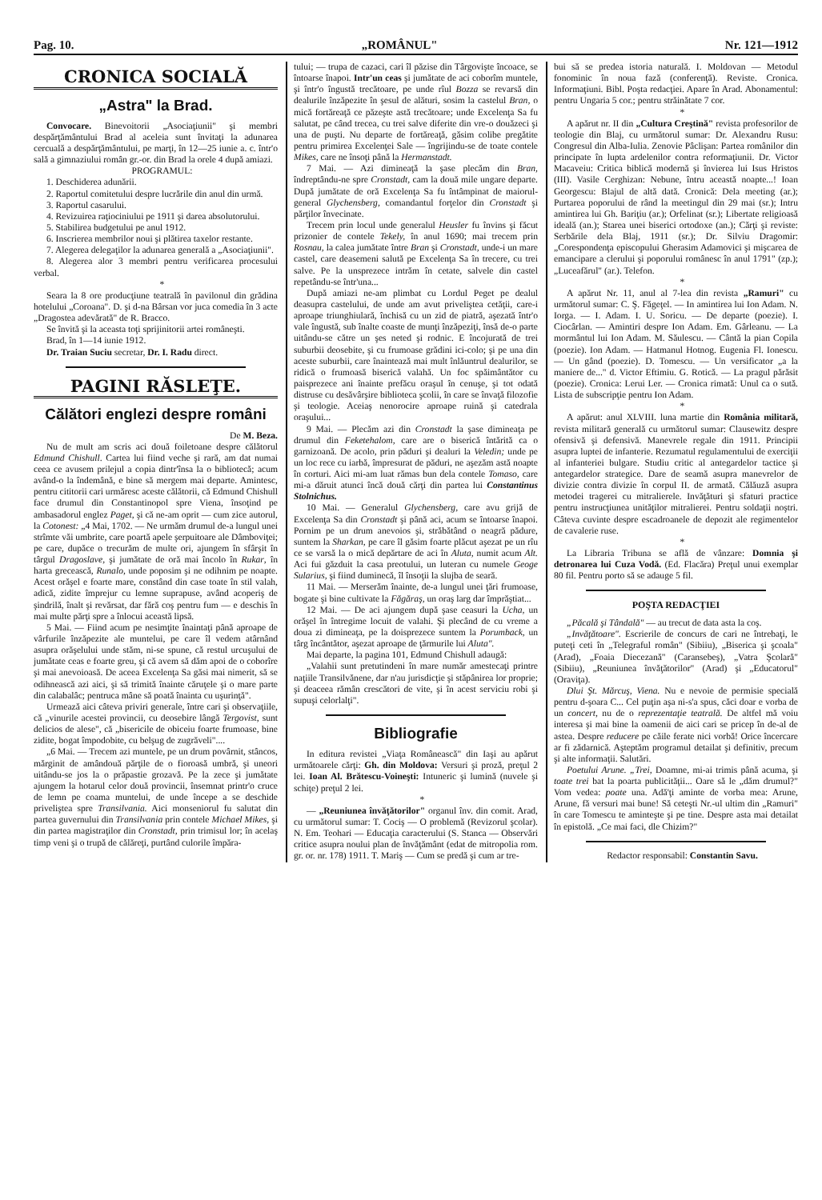Pag. 10. „ROMÂNUL" Nr. 121—1912
CRONICA SOCIALĂ
„Astra" la Brad.
Convocare. Binevoitorii „Asociaţiunii" şi membri despărţământului Brad al aceleia sunt învitaţi la adunarea cercuală a despărţământului, pe marţi, în 12—25 iunie a. c. într'o sală a gimnaziului român gr.-or. din Brad la orele 4 după amiazi.
PROGRAMUL:
1. Deschiderea adunării.
2. Raportul comitetului despre lucrările din anul din urmă.
3. Raportul casarului.
4. Revizuirea raţiociniului pe 1911 şi darea absolutorului.
5. Stabilirea budgetului pe anul 1912.
6. Inscrierea membrilor noui şi plătirea taxelor restante.
7. Alegerea delegaţilor la adunarea generală a „Asociaţiunii".
8. Alegerea alor 3 membri pentru verificarea procesului verbal.
*
Seara la 8 ore producţiune teatrală în pavilonul din grădina hotelului „Coroana". D. şi d-na Bârsan vor juca comedia în 3 acte „Dragostea adevărată" de R. Bracco.
Se învită şi la aceasta toţi sprijinitorii artei româneşti.
Brad, în 1—14 iunie 1912.
Dr. Traian Suciu secretar, Dr. I. Radu direct.
PAGINI RĂSLEŢE.
Călători englezi despre români
De M. Beza.
Nu de mult am scris aci două foiletoane despre călătorul Edmund Chishull. Cartea lui fiind veche şi rară, am dat numai ceea ce avusem prilejul a copia dintr'însa la o bibliotecă; acum având-o la îndemână, e bine să mergem mai departe. Amintesc, pentru cititorii cari urmăresc aceste călătorii, că Edmund Chishull face drumul din Constantinopol spre Viena, însoţind pe ambasadorul englez Paget, şi că ne-am oprit — cum zice autorul, la Cotonest: „4 Mai, 1702. — Ne urmăm drumul de-a lungul unei strîmte văi umbrite, care poartă apele şerpuitoare ale Dâmboviţei; pe care, dupăce o trecurăm de multe ori, ajungem în sfârşit în târgul Dragoslave, şi jumătate de oră mai încolo în Rukar, în harta grecească, Runalo, unde poposim şi ne odihnim pe noapte. Acest orăşel e foarte mare, constând din case toate în stil valah, adică, zidite împrejur cu lemne suprapuse, având acoperiş de şindrilă, înalt şi revărsat, dar fără coş pentru fum — e deschis în mai multe părţi spre a înlocui această lipsă.
5 Mai. — Fiind acum pe nesimţite înaintaţi până aproape de vârfurile înzăpezite ale muntelui, pe care îl vedem atârnând asupra orăşelului unde stăm, ni-se spune, că restul urcuşului de jumătate ceas e foarte greu, şi că avem să dăm apoi de o coborîre şi mai anevoioasă. De aceea Excelenţa Sa găsi mai nimerit, să se odihnească azi aici, şi să trimită înainte căruţele şi o mare parte din calabalâc; pentruca mâne să poată înainta cu uşurinţă".
Urmează aici câteva priviri generale, între cari şi observaţiile, că „vinurile acestei provincii, cu deosebire lângă Tergovist, sunt delicios de alese", că „bisericile de obiceiu foarte frumoase, bine zidite, bogat împodobite, cu belşug de zugrăveli"....
„6 Mai. — Trecem azi muntele, pe un drum povârnit, stâncos, mărginit de amândouă părţile de o fioroasă umbră, şi uneori uitându-se jos la o prăpastie grozavă. Pe la zece şi jumătate ajungem la hotarul celor două provincii, însemnat printr'o cruce de lemn pe coama muntelui, de unde începe a se deschide priveliştea spre Transilvania. Aici monseniorul fu salutat din partea guvernului din Transilvania prin contele Michael Mikes, şi din partea magistraţilor din Cronstadt, prin trimisul lor; în acelaş timp veni şi o trupă de călăreţi, purtând culorile împăra-
tului; — trupa de cazaci, cari îl păzise din Târgovişte încoace, se întoarse înapoi. Intr'un ceas şi jumătate de aci coborîm muntele, şi într'o îngustă trecătoare, pe unde rîul Bozza se revarsă din dealurile înzăpezite în şesul de alături, sosim la castelul Bran, o mică fortăreaţă ce păzeşte astă trecătoare; unde Excelenţa Sa fu salutat, pe când trecea, cu trei salve diferite din vre-o douăzeci şi una de puşti. Nu departe de fortăreaţă, găsim colibe pregătite pentru primirea Excelenţei Sale — îngrijindu-se de toate contele Mikes, care ne însoţi până la Hermanstadt.
7 Mai. — Azi dimineaţă la şase plecăm din Bran, îndreptându-ne spre Cronstadt, cam la două mile ungare departe. După jumătate de oră Excelenţa Sa fu întâmpinat de maiorul-general Glychensberg, comandantul forţelor din Cronstadt şi părţilor învecinate.
Trecem prin locul unde generalul Heusler fu învins şi făcut prizonier de contele Tekely, în anul 1690; mai trecem prin Rosnau, la calea jumătate între Bran şi Cronstadt, unde-i un mare castel, care deasemeni salută pe Excelenţa Sa în trecere, cu trei salve. Pe la unsprezece intrăm în cetate, salvele din castel repetându-se într'una...
După amiazi ne-am plimbat cu Lordul Peget pe dealul deasupra castelului, de unde am avut priveliştea cetăţii, care-i aproape triunghiulară, închisă cu un zid de piatră, aşezată într'o vale îngustă, sub înalte coaste de munţi înzăpeziţi, însă de-o parte uitându-se către un şes neted şi rodnic. E încojurată de trei suburbii deosebite, şi cu frumoase grădini ici-colo; şi pe una din aceste suburbii, care înaintează mai mult înlăuntrul dealurilor, se ridică o frumoasă biserică valahă. Un foc spăimântător cu paisprezece ani înainte prefăcu oraşul în cenuşe, şi tot odată distruse cu desăvârşire biblioteca şcolii, în care se învaţă filozofie şi teologie. Aceiaş nenorocire aproape ruină şi catedrala oraşului...
9 Mai. — Plecăm azi din Cronstadt la şase dimineaţa pe drumul din Feketehalom, care are o biserică întărită ca o garnizoană. De acolo, prin păduri şi dealuri la Veledin; unde pe un loc rece cu iarbă, împresurat de păduri, ne aşezăm astă noapte în corturi. Aici mi-am luat rămas bun dela contele Tomaso, care mi-a dăruit atunci încă două cărţi din partea lui Constantinus Stolnichus.
10 Mai. — Generalul Glychensberg, care avu grijă de Excelenţa Sa din Cronstadt şi până aci, acum se întoarse înapoi. Pornim pe un drum anevoios şi, străbătând o neagră pădure, suntem la Sharkan, pe care îl găsim foarte plăcut aşezat pe un rîu ce se varsă la o mică depărtare de aci în Aluta, numit acum Alt. Aci fui găzduit la casa preotului, un luteran cu numele Geoge Sularius, şi fiind duminecă, îl însoţii la slujba de seară.
11 Mai. — Merserăm înainte, de-a lungul unei ţări frumoase, bogate şi bine cultivate la Făgăraş, un oraş larg dar împrăştiat...
12 Mai. — De aci ajungem după şase ceasuri la Ucha, un orăşel în întregime locuit de valahi. Şi plecând de cu vreme a doua zi dimineaţa, pe la doisprezece suntem la Porumback, un târg încântător, aşezat aproape de ţărmurile lui Aluta".
Mai departe, la pagina 101, Edmund Chishull adaugă:
„Valahii sunt pretutindeni în mare număr amestecaţi printre naţiile Transilvănene, dar n'au jurisdicţie şi stăpânirea lor proprie; şi deaceea rămân crescători de vite, şi în acest serviciu robi şi supuşi celorlalţi".
Bibliografie
In editura revistei „Viaţa Românească" din Iaşi au apărut următoarele cărţi: Gh. din Moldova: Versuri şi proză, preţul 2 lei. Ioan Al. Brătescu-Voineşti: Intuneric şi lumină (nuvele şi schiţe) preţul 2 lei.
*
— „Reuniunea învăţătorilor" organul înv. din comit. Arad, cu următorul sumar: T. Cociş — O problemă (Revizorul şcolar). N. Em. Teohari — Educaţia caracterului (S. Stanca — Observări critice asupra noului plan de învăţământ (edat de mitropolia rom. gr. or. nr. 178) 1911. T. Mariş — Cum se predă şi cum ar tre-
bui să se predea istoria naturală. I. Moldovan — Metodul fonominic în noua fază (conferenţă). Reviste. Cronica. Informaţiuni. Bibl. Poşta redacţiei. Apare în Arad. Abonamentul: pentru Ungaria 5 cor.; pentru străinătate 7 cor.
*
A apărut nr. II din „Cultura Creştină" revista profesorilor de teologie din Blaj, cu următorul sumar: Dr. Alexandru Rusu: Congresul din Alba-Iulia. Zenovie Pâclişan: Partea românilor din principate în lupta ardelenilor contra reformaţiunii. Dr. Victor Macaveiu: Critica biblică modernă şi învierea lui Isus Hristos (III). Vasile Cerghizan: Nebune, întru această noapte...! Ioan Georgescu: Blajul de altă dată. Cronică: Dela meeting (ar.); Purtarea poporului de rând la meetingul din 29 mai (sr.); Intru amintirea lui Gh. Bariţiu (ar.); Orfelinat (sr.); Libertate religioasă ideală (an.); Starea unei biserici ortodoxe (an.); Cărţi şi reviste: Serbările dela Blaj, 1911 (sr.); Dr. Silviu Dragomir: „Corespondenţa episcopului Gherasim Adamovici şi mişcarea de emancipare a clerului şi poporului românesc în anul 1791" (zp.); „Luceafărul" (ar.). Telefon.
*
A apărut Nr. 11, anul al 7-lea din revista „Ramuri" cu următorul sumar: C. Ş. Făgeţel. — In amintirea lui Ion Adam. N. Iorga. — I. Adam. I. U. Soricu. — De departe (poezie). I. Ciocârlan. — Amintiri despre Ion Adam. Em. Gârleanu. — La mormântul lui Ion Adam. M. Săulescu. — Cântă la pian Copila (poezie). Ion Adam. — Hatmanul Hotnog. Eugenia Fl. Ionescu. — Un gând (poezie). D. Tomescu. — Un versificator „a la maniere de..." d. Victor Eftimiu. G. Rotică. — La pragul părăsit (poezie). Cronica: Lerui Ler. — Cronica rimată: Unul ca o sută. Lista de subscripţie pentru Ion Adam.
*
A apărut: anul XLVIII. luna martie din România militară, revista militară generală cu următorul sumar: Clausewitz despre ofensivă şi defensivă. Manevrele regale din 1911. Principii asupra luptei de infanterie. Rezumatul regulamentului de exerciţii al infanteriei bulgare. Studiu critic al antegardelor tactice şi antegardelor strategice. Dare de seamă asupra manevrelor de divizie contra divizie în corpul II. de armată. Călăuză asupra metodei tragerei cu mitralierele. Invăţături şi sfaturi practice pentru instrucţiunea unităţilor mitralierei. Pentru soldaţii noştri. Câteva cuvinte despre escadroanele de depozit ale regimentelor de cavalerie ruse.
*
La Libraria Tribuna se află de vânzare: Domnia şi detronarea lui Cuza Vodă. (Ed. Flacăra) Preţul unui exemplar 80 fil. Pentru porto să se adauge 5 fil.
POŞTA REDACŢIEI
„Păcală şi Tândală" — au trecut de data asta la coş.
„Invăţătoare". Escrierile de concurs de cari ne întrebaţi, le puteţi ceti în „Telegraful român" (Sibiiu), „Biserica şi şcoala" (Arad), „Foaia Diecezană" (Caransebeş), „Vatra Şcolară" (Sibiiu), „Reuniunea învăţătorilor" (Arad) şi „Educatorul" (Oraviţa).
Dlui Şt. Mărcuş, Viena. Nu e nevoie de permisie specială pentru d-şoara C... Cel puţin aşa ni-s'a spus, căci doar e vorba de un concert, nu de o reprezentaţie teatrală. De altfel mă voiu interesa şi mai bine la oamenii de aici cari se pricep în de-al de astea. Despre reducere pe căile ferate nici vorbă! Orice încercare ar fi zădarnică. Aşteptăm programul detailat şi definitiv, precum şi alte informaţii. Salutări.
Poetului Arune. „Trei, Doamne, mi-ai trimis până acuma, şi toate trei bat la poarta publicităţii... Oare să le „dăm drumul?" Vom vedea: poate una. Adă'ţi aminte de vorba mea: Arune, Arune, fă versuri mai bune! Să ceteşti Nr.-ul ultim din „Ramuri" în care Tomescu te aminteşte şi pe tine. Despre asta mai detailat în epistolă. „Ce mai faci, dle Chizim?"
Redactor responsabil: Constantin Savu.